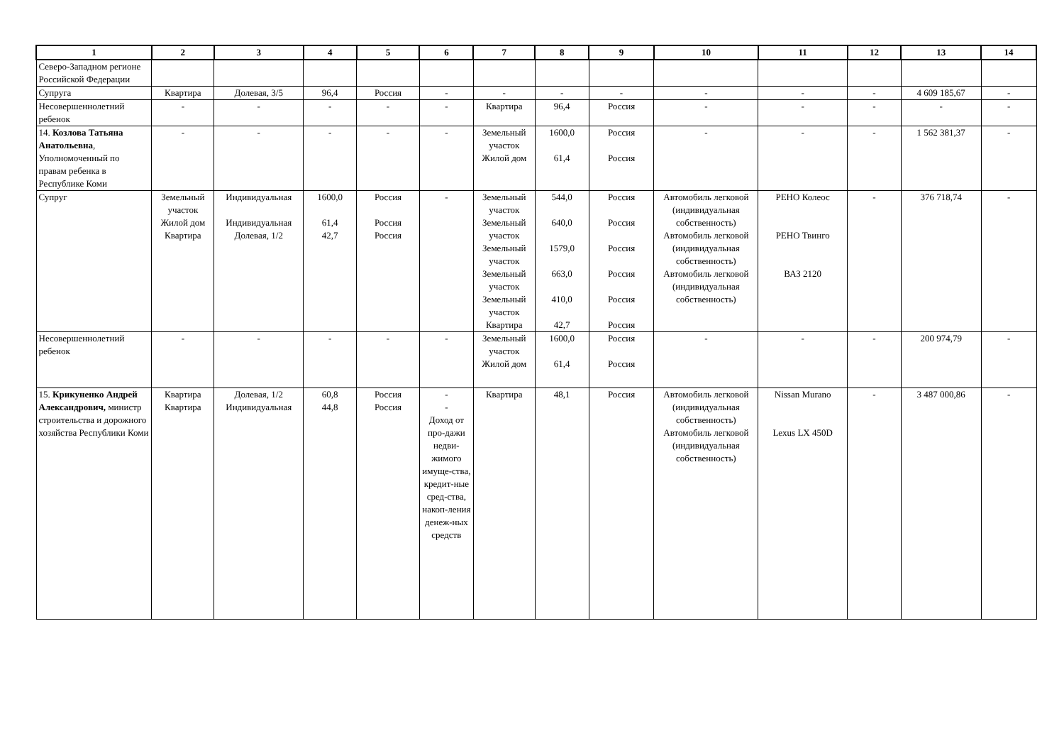| 1 | 2 | 3 | 4 | 5 | 6 | 7 | 8 | 9 | 10 | 11 | 12 | 13 | 14 |
| --- | --- | --- | --- | --- | --- | --- | --- | --- | --- | --- | --- | --- | --- |
| Северо-Западном регионе Российской Федерации | | | | | | | | | | | | | |
| Супруга | Квартира | Долевая, 3/5 | 96,4 | Россия | - | - | - | - | - | - | - | 4 609 185,67 | - |
| Несовершеннолетний ребенок | - | - | - | - | - | Квартира | 96,4 | Россия | - | - | - | - | - |
| 14. Козлова Татьяна Анатольевна , Уполномоченный по правам ребенка в Республике Коми | - | - | - | - | - | Земельный участок Жилой дом | 1600,0 61,4 | Россия Россия | - | - | - | 1 562 381,37 | - |
| Супруг | Земельный участок Жилой дом Квартира | Индивидуальная Индивидуальная Долевая, 1/2 | 1600,0 61,4 42,7 | Россия Россия Россия | - | Земельный участок Земельный участок Земельный участок Земельный участок Земельный участок Квартира | 544,0 640,0 1579,0 663,0 410,0 42,7 | Россия Россия Россия Россия Россия Россия | Автомобиль легковой (индивидуальная собственность) Автомобиль легковой (индивидуальная собственность) Автомобиль легковой (индивидуальная собственность) | РЕНО Колеос РЕНО Твинго ВАЗ 2120 | - | 376 718,74 | - |
| Несовершеннолетний ребенок | - | - | - | - | - | Земельный участок Жилой дом | 1600,0 61,4 | Россия Россия | - | - | - | 200 974,79 | - |
| 15. Крикуненко Андрей Александрович, министр строительства и дорожного хозяйства Республики Коми | Квартира Квартира | Долевая, 1/2 Индивидуальная | 60,8 44,8 | Россия Россия | - - Доход от про-дажи недви-жимого имуще-ства, кредит-ные сред-ства, накоп-ления денеж-ных средств | Квартира | 48,1 | Россия | Автомобиль легковой (индивидуальная собственность) Автомобиль легковой (индивидуальная собственность) | Nissan Murano Lexus LX 450D | - | 3 487 000,86 | - |